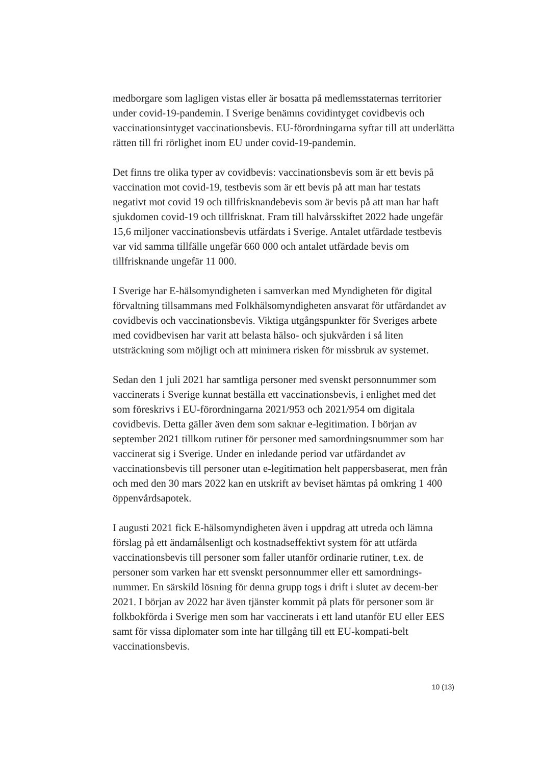medborgare som lagligen vistas eller är bosatta på medlemsstaternas territorier under covid-19-pandemin. I Sverige benämns covidintyget covidbevis och vaccinationsintyget vaccinationsbevis. EU-förordningarna syftar till att underlätta rätten till fri rörlighet inom EU under covid-19-pandemin.
Det finns tre olika typer av covidbevis: vaccinationsbevis som är ett bevis på vaccination mot covid-19, testbevis som är ett bevis på att man har testats negativt mot covid 19 och tillfrisknandebevis som är bevis på att man har haft sjukdomen covid-19 och tillfrisknat. Fram till halvårsskiftet 2022 hade ungefär 15,6 miljoner vaccinationsbevis utfärdats i Sverige. Antalet utfärdade testbevis var vid samma tillfälle ungefär 660 000 och antalet utfärdade bevis om tillfrisknande ungefär 11 000.
I Sverige har E-hälsomyndigheten i samverkan med Myndigheten för digital förvaltning tillsammans med Folkhälsomyndigheten ansvarat för utfärdandet av covidbevis och vaccinationsbevis. Viktiga utgångspunkter för Sveriges arbete med covidbevisen har varit att belasta hälso- och sjukvården i så liten utsträckning som möjligt och att minimera risken för missbruk av systemet.
Sedan den 1 juli 2021 har samtliga personer med svenskt personnummer som vaccinerats i Sverige kunnat beställa ett vaccinationsbevis, i enlighet med det som föreskrivs i EU-förordningarna 2021/953 och 2021/954 om digitala covidbevis. Detta gäller även dem som saknar e-legitimation. I början av september 2021 tillkom rutiner för personer med samordningsnummer som har vaccinerat sig i Sverige. Under en inledande period var utfärdandet av vaccinationsbevis till personer utan e-legitimation helt pappersbaserat, men från och med den 30 mars 2022 kan en utskrift av beviset hämtas på omkring 1 400 öppenvårdsapotek.
I augusti 2021 fick E-hälsomyndigheten även i uppdrag att utreda och lämna förslag på ett ändamålsenligt och kostnadseffektivt system för att utfärda vaccinationsbevis till personer som faller utanför ordinarie rutiner, t.ex. de personer som varken har ett svenskt personnummer eller ett samordnings-nummer. En särskild lösning för denna grupp togs i drift i slutet av decem-ber 2021. I början av 2022 har även tjänster kommit på plats för personer som är folkbokförda i Sverige men som har vaccinerats i ett land utanför EU eller EES samt för vissa diplomater som inte har tillgång till ett EU-kompati-belt vaccinationsbevis.
10 (13)